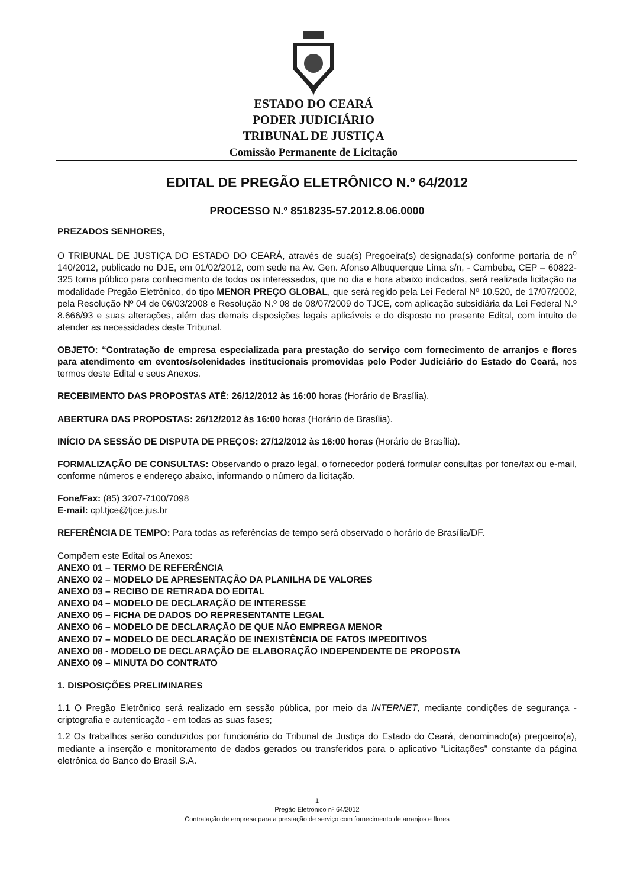ESTADO DO CEARÁ
PODER JUDICIÁRIO
TRIBUNAL DE JUSTIÇA
Comissão Permanente de Licitação
EDITAL DE PREGÃO ELETRÔNICO N.º 64/2012
PROCESSO N.º 8518235-57.2012.8.06.0000
PREZADOS SENHORES,
O TRIBUNAL DE JUSTIÇA DO ESTADO DO CEARÁ, através de sua(s) Pregoeira(s) designada(s) conforme portaria de n<sup>o</sup> 140/2012, publicado no DJE, em 01/02/2012, com sede na Av. Gen. Afonso Albuquerque Lima s/n, - Cambeba, CEP – 60822-325 torna público para conhecimento de todos os interessados, que no dia e hora abaixo indicados, será realizada licitação na modalidade Pregão Eletrônico, do tipo MENOR PREÇO GLOBAL, que será regido pela Lei Federal Nº 10.520, de 17/07/2002, pela Resolução Nº 04 de 06/03/2008 e Resolução N.º 08 de 08/07/2009 do TJCE, com aplicação subsidiária da Lei Federal N.º 8.666/93 e suas alterações, além das demais disposições legais aplicáveis e do disposto no presente Edital, com intuito de atender as necessidades deste Tribunal.
OBJETO: “Contratação de empresa especializada para prestação do serviço com fornecimento de arranjos e flores para atendimento em eventos/solenidades institucionais promovidas pelo Poder Judiciário do Estado do Ceará, nos termos deste Edital e seus Anexos.
RECEBIMENTO DAS PROPOSTAS ATÉ: 26/12/2012 às 16:00 horas (Horário de Brasília).
ABERTURA DAS PROPOSTAS: 26/12/2012 às 16:00 horas (Horário de Brasília).
INÍCIO DA SESSÃO DE DISPUTA DE PREÇOS: 27/12/2012 às 16:00 horas (Horário de Brasília).
FORMALIZAÇÃO DE CONSULTAS: Observando o prazo legal, o fornecedor poderá formular consultas por fone/fax ou e-mail, conforme números e endereço abaixo, informando o número da licitação.
Fone/Fax: (85) 3207-7100/7098
E-mail: cpl.tjce@tjce.jus.br
REFERÊNCIA DE TEMPO: Para todas as referências de tempo será observado o horário de Brasília/DF.
Compõem este Edital os Anexos:
ANEXO 01 – TERMO DE REFERÊNCIA
ANEXO 02 – MODELO DE APRESENTAÇÃO DA PLANILHA DE VALORES
ANEXO 03 – RECIBO DE RETIRADA DO EDITAL
ANEXO 04 – MODELO DE DECLARAÇÃO DE INTERESSE
ANEXO 05 – FICHA DE DADOS DO REPRESENTANTE LEGAL
ANEXO 06 – MODELO DE DECLARAÇÃO DE QUE NÃO EMPREGA MENOR
ANEXO 07 – MODELO DE DECLARAÇÃO DE INEXISTÊNCIA DE FATOS IMPEDITIVOS
ANEXO 08 - MODELO DE DECLARAÇÃO DE ELABORAÇÃO INDEPENDENTE DE PROPOSTA
ANEXO 09 – MINUTA DO CONTRATO
1. DISPOSIÇÕES PRELIMINARES
1.1 O Pregão Eletrônico será realizado em sessão pública, por meio da INTERNET, mediante condições de segurança - criptografia e autenticação - em todas as suas fases;
1.2 Os trabalhos serão conduzidos por funcionário do Tribunal de Justiça do Estado do Ceará, denominado(a) pregoeiro(a), mediante a inserção e monitoramento de dados gerados ou transferidos para o aplicativo “Licitações” constante da página eletrônica do Banco do Brasil S.A.
1
Pregão Eletrônico nº 64/2012
Contratação de empresa para a prestação de serviço com fornecimento de arranjos e flores